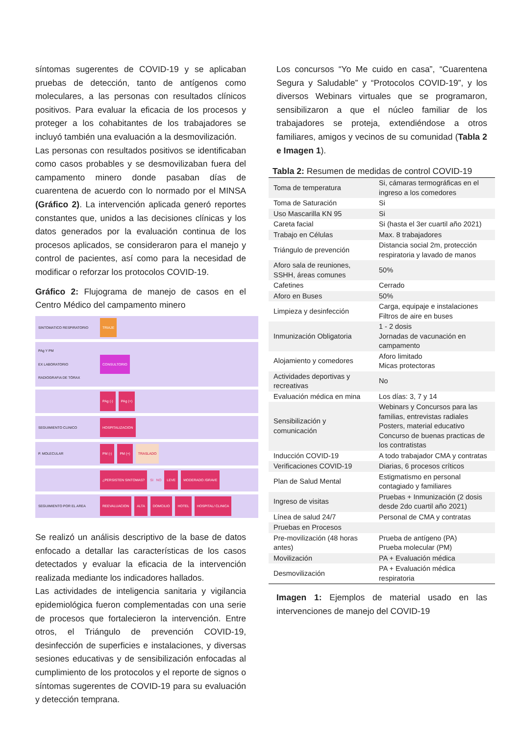síntomas sugerentes de COVID-19 y se aplicaban pruebas de detección, tanto de antígenos como moleculares, a las personas con resultados clínicos positivos. Para evaluar la eficacia de los procesos y proteger a los cohabitantes de los trabajadores se incluyó también una evaluación a la desmovilización.
Las personas con resultados positivos se identificaban como casos probables y se desmovilizaban fuera del campamento minero donde pasaban días de cuarentena de acuerdo con lo normado por el MINSA (Gráfico 2). La intervención aplicada generó reportes constantes que, unidos a las decisiones clínicas y los datos generados por la evaluación continua de los procesos aplicados, se consideraron para el manejo y control de pacientes, así como para la necesidad de modificar o reforzar los protocolos COVID-19.
Gráfico 2: Flujograma de manejo de casos en el Centro Médico del campamento minero
SINTOMATICO RESPIRATORIO TRIAJE
PAg Y PM
EX LABORATORIO
RADIOGRAFIA DE TÓRAX CONSULTORIO
PAg (-) PAg (+)
SEGUIMIENTO CLINICO HOSPITALIZACION
P. MOLECULAR PM (-) PM (+) TRASLADO
¿PERSISTEN SINTOMAS? SI NO LEVE MODERADO /GRAVE
SEGUIMIENTO POR EL AREA REEVALUACION ALTA DOMCILIO HOTEL HOSPITAL/ CLINICA
Se realizó un análisis descriptivo de la base de datos enfocado a detallar las características de los casos detectados y evaluar la eficacia de la intervención realizada mediante los indicadores hallados.
Las actividades de inteligencia sanitaria y vigilancia epidemiológica fueron complementadas con una serie de procesos que fortalecieron la intervención. Entre otros, el Triángulo de prevención COVID-19, desinfección de superficies e instalaciones, y diversas sesiones educativas y de sensibilización enfocadas al cumplimiento de los protocolos y el reporte de signos o síntomas sugerentes de COVID-19 para su evaluación y detección temprana.
Los concursos “Yo Me cuido en casa”, “Cuarentena Segura y Saludable” y “Protocolos COVID-19”, y los diversos Webinars virtuales que se programaron, sensibilizaron a que el núcleo familiar de los trabajadores se proteja, extendiéndose a otros familiares, amigos y vecinos de su comunidad (Tabla 2 e Imagen 1).
Tabla 2: Resumen de medidas de control COVID-19
| Toma de temperatura | Si, cámaras termográficas en el ingreso a los comedores |
| Toma de Saturación | Si |
| Uso Mascarilla KN 95 | Si |
| Careta facial | Si (hasta el 3er cuartil año 2021) |
| Trabajo en Células | Max. 8 trabajadores |
| Triángulo de prevención | Distancia social 2m, protección respiratoria y lavado de manos |
| Aforo sala de reuniones, SSHH, áreas comunes | 50% |
| Cafetines | Cerrado |
| Aforo en Buses | 50% |
| Limpieza y desinfección | Carga, equipaje e instalaciones Filtros de aire en buses |
| Inmunización Obligatoria | 1 - 2 dosis Jornadas de vacunación en campamento |
| Alojamiento y comedores | Aforo limitado Micas protectoras |
| Actividades deportivas y recreativas | No |
| Evaluación médica en mina | Los días: 3, 7 y 14 |
| Sensibilización y comunicación | Webinars y Concursos para las familias, entrevistas radiales Posters, material educativo Concurso de buenas practicas de los contratistas |
| Inducción COVID-19 | A todo trabajador CMA y contratas |
| Verificaciones COVID-19 | Diarias, 6 procesos críticos |
| Plan de Salud Mental | Estigmatismo en personal contagiado y familiares |
| Ingreso de visitas | Pruebas + Inmunización (2 dosis desde 2do cuartil año 2021) |
| Línea de salud 24/7 | Personal de CMA y contratas |
| Pruebas en Procesos | |
| Pre-movilización (48 horas antes) | Prueba de antígeno (PA) Prueba molecular (PM) |
| Movilización | PA + Evaluación médica |
| Desmovilización | PA + Evaluación médica respiratoria |
Imagen 1: Ejemplos de material usado en las intervenciones de manejo del COVID-19